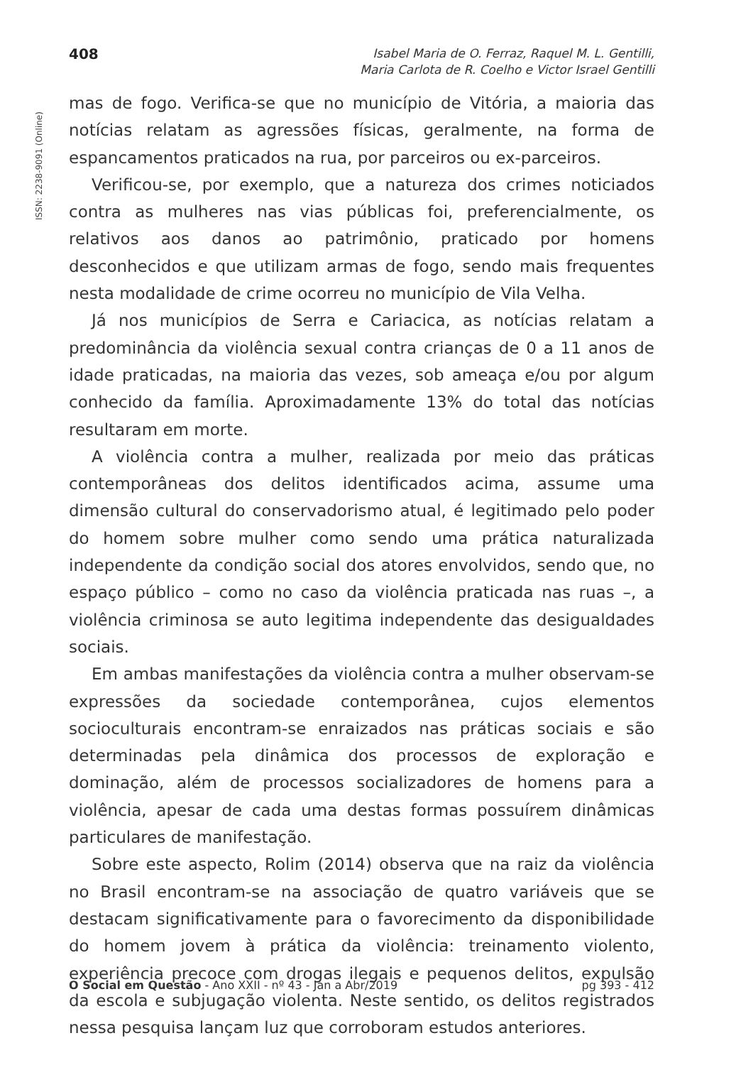ISSN: 2238-9091 (Online)
408
Isabel Maria de O. Ferraz, Raquel M. L. Gentilli,
Maria Carlota de R. Coelho e Victor Israel Gentilli
mas de fogo. Verifica-se que no município de Vitória, a maioria das notícias relatam as agressões físicas, geralmente, na forma de espancamentos praticados na rua, por parceiros ou ex-parceiros.
Verificou-se, por exemplo, que a natureza dos crimes noticiados contra as mulheres nas vias públicas foi, preferencialmente, os relativos aos danos ao patrimônio, praticado por homens desconhecidos e que utilizam armas de fogo, sendo mais frequentes nesta modalidade de crime ocorreu no município de Vila Velha.
Já nos municípios de Serra e Cariacica, as notícias relatam a predominância da violência sexual contra crianças de 0 a 11 anos de idade praticadas, na maioria das vezes, sob ameaça e/ou por algum conhecido da família. Aproximadamente 13% do total das notícias resultaram em morte.
A violência contra a mulher, realizada por meio das práticas contemporâneas dos delitos identificados acima, assume uma dimensão cultural do conservadorismo atual, é legitimado pelo poder do homem sobre mulher como sendo uma prática naturalizada independente da condição social dos atores envolvidos, sendo que, no espaço público – como no caso da violência praticada nas ruas –, a violência criminosa se auto legitima independente das desigualdades sociais.
Em ambas manifestações da violência contra a mulher observam-se expressões da sociedade contemporânea, cujos elementos socioculturais encontram-se enraizados nas práticas sociais e são determinadas pela dinâmica dos processos de exploração e dominação, além de processos socializadores de homens para a violência, apesar de cada uma destas formas possuírem dinâmicas particulares de manifestação.
Sobre este aspecto, Rolim (2014) observa que na raiz da violência no Brasil encontram-se na associação de quatro variáveis que se destacam significativamente para o favorecimento da disponibilidade do homem jovem à prática da violência: treinamento violento, experiência precoce com drogas ilegais e pequenos delitos, expulsão da escola e subjugação violenta. Neste sentido, os delitos registrados nessa pesquisa lançam luz que corroboram estudos anteriores.
O Social em Questão - Ano XXII - nº 43 - Jan a Abr/2019
pg 393 - 412